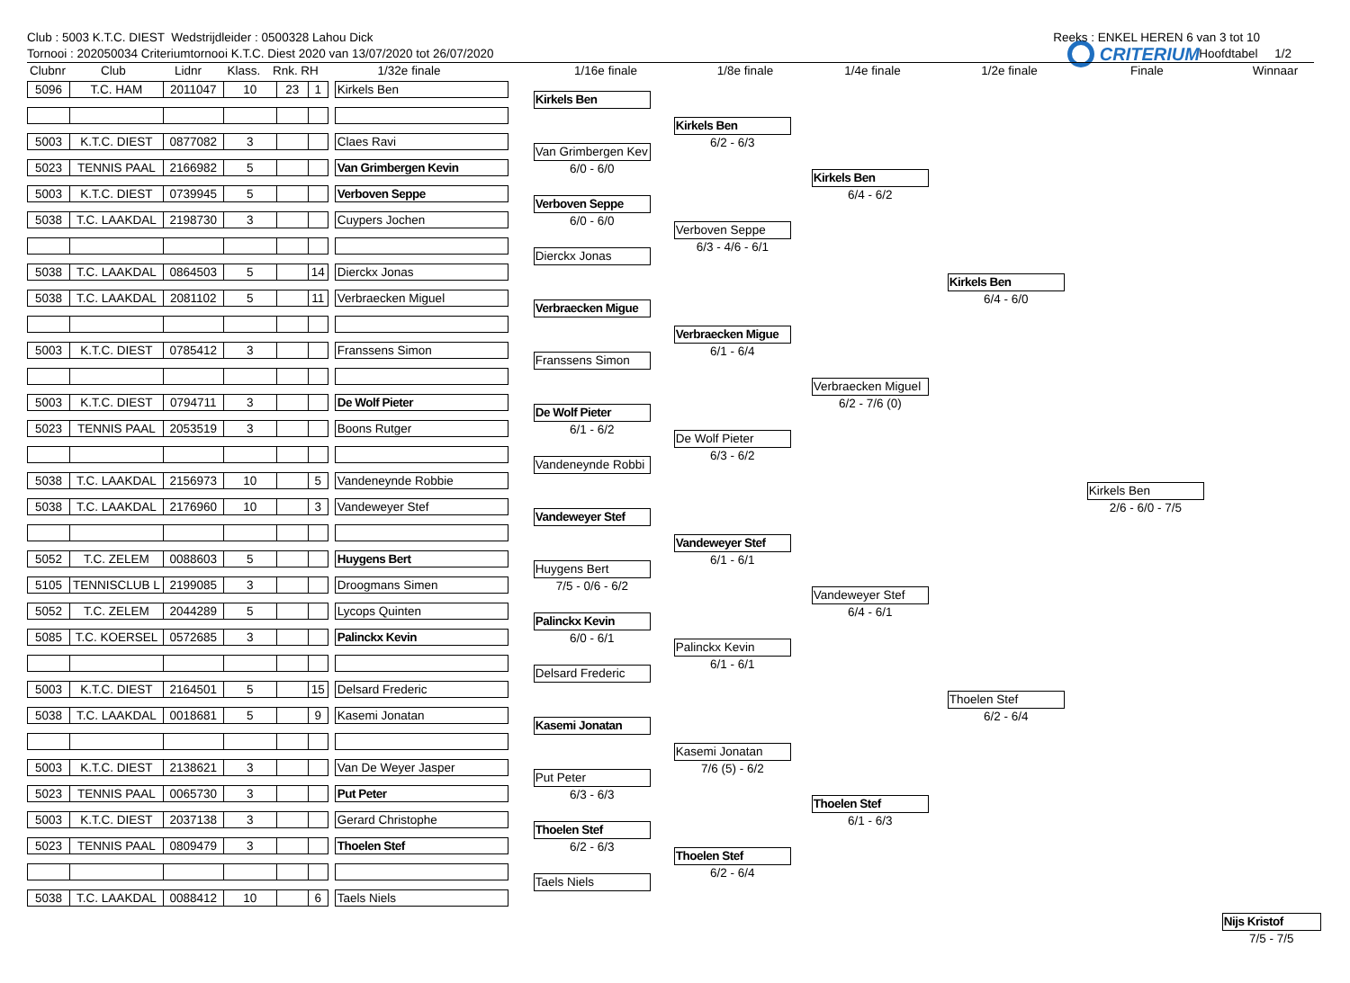Club : 5003 K.T.C. DIEST Wedstrijdleider : 0500328 Lahou Dick Reeks : ENKEL HEREN 6 van 3 tot 10
Tornooi : 202050034 Criteriumtornooi K.T.C. Diest 2020 van 13/07/2020 tot 26/07/2020 Hoofdtabel 1/2
Clubnr
Club Lidnr Klass. Rnk. RH 1/32e finale 1/16e finale 1/8e finale 1/4e finale 1/2e finale Finale Winnaar
| 5096 | T.C. HAM | 2011047 | 10 | 23 | 1 | | Kirkels Ben |
| 5003 | K.T.C. DIEST | 0877082 | 3 | | | | Claes Ravi |
| 5023 | TENNIS PAAL | 2166982 | 5 | | | | Van Grimbergen Kevin |
| 5003 | K.T.C. DIEST | 0739945 | 5 | | | | Verboven Seppe |
| 5038 | T.C. LAAKDAL | 2198730 | 3 | | | | Cuypers Jochen |
| 5038 | T.C. LAAKDAL | 0864503 | 5 | | 14 | | Dierckx Jonas |
| 5038 | T.C. LAAKDAL | 2081102 | 5 | | 11 | | Verbraecken Miguel |
| 5003 | K.T.C. DIEST | 0785412 | 3 | | | | Franssens Simon |
| 5003 | K.T.C. DIEST | 0794711 | 3 | | | | De Wolf Pieter |
| 5023 | TENNIS PAAL | 2053519 | 3 | | | | Boons Rutger |
| 5038 | T.C. LAAKDAL | 2156973 | 10 | | 5 | | Vandeneynde Robbie |
| 5038 | T.C. LAAKDAL | 2176960 | 10 | | 3 | | Vandeweyer Stef |
| 5052 | T.C. ZELEM | 0088603 | 5 | | | | Huygens Bert |
| 5105 | TENNISCLUB L | 2199085 | 3 | | | | Droogmans Simen |
| 5052 | T.C. ZELEM | 2044289 | 5 | | | | Lycops Quinten |
| 5085 | T.C. KOERSEL | 0572685 | 3 | | | | Palinckx Kevin |
| 5003 | K.T.C. DIEST | 2164501 | 5 | | 15 | | Delsard Frederic |
| 5038 | T.C. LAAKDAL | 0018681 | 5 | | 9 | | Kasemi Jonatan |
| 5003 | K.T.C. DIEST | 2138621 | 3 | | | | Van De Weyer Jasper |
| 5023 | TENNIS PAAL | 0065730 | 3 | | | | Put Peter |
| 5003 | K.T.C. DIEST | 2037138 | 3 | | | | Gerard Christophe |
| 5023 | TENNIS PAAL | 0809479 | 3 | | | | Thoelen Stef |
| 5038 | T.C. LAAKDAL | 0088412 | 10 | | 6 | | Taels Niels |
Kirkels Ben
Van Grimbergen Kev
6/0 - 6/0
Verboven Seppe
6/0 - 6/0
Dierckx Jonas
Verbraecken Migue
Franssens Simon
De Wolf Pieter
6/1 - 6/2
Vandeneynde Robbi
Vandeweyer Stef
Huygens Bert
7/5 - 0/6 - 6/2
Palinckx Kevin
6/0 - 6/1
Delsard Frederic
Kasemi Jonatan
Put Peter
6/3 - 6/3
Thoelen Stef
6/2 - 6/3
Taels Niels
Kirkels Ben
6/2 - 6/3
Verboven Seppe
6/3 - 4/6 - 6/1
Verbraecken Migue
6/1 - 6/4
De Wolf Pieter
6/3 - 6/2
Vandeweyer Stef
6/1 - 6/1
Palinckx Kevin
6/1 - 6/1
Kasemi Jonatan
7/6 (5) - 6/2
Thoelen Stef
6/2 - 6/4
Kirkels Ben
6/4 - 6/2
Verbraecken Miguel
6/2 - 7/6 (0)
Vandeweyer Stef
6/4 - 6/1
Thoelen Stef
6/1 - 6/3
Kirkels Ben
6/4 - 6/0
Thoelen Stef
6/2 - 6/4
CRITERIUM
Kirkels Ben
2/6 - 6/0 - 7/5
Nijs Kristof
7/5 - 7/5